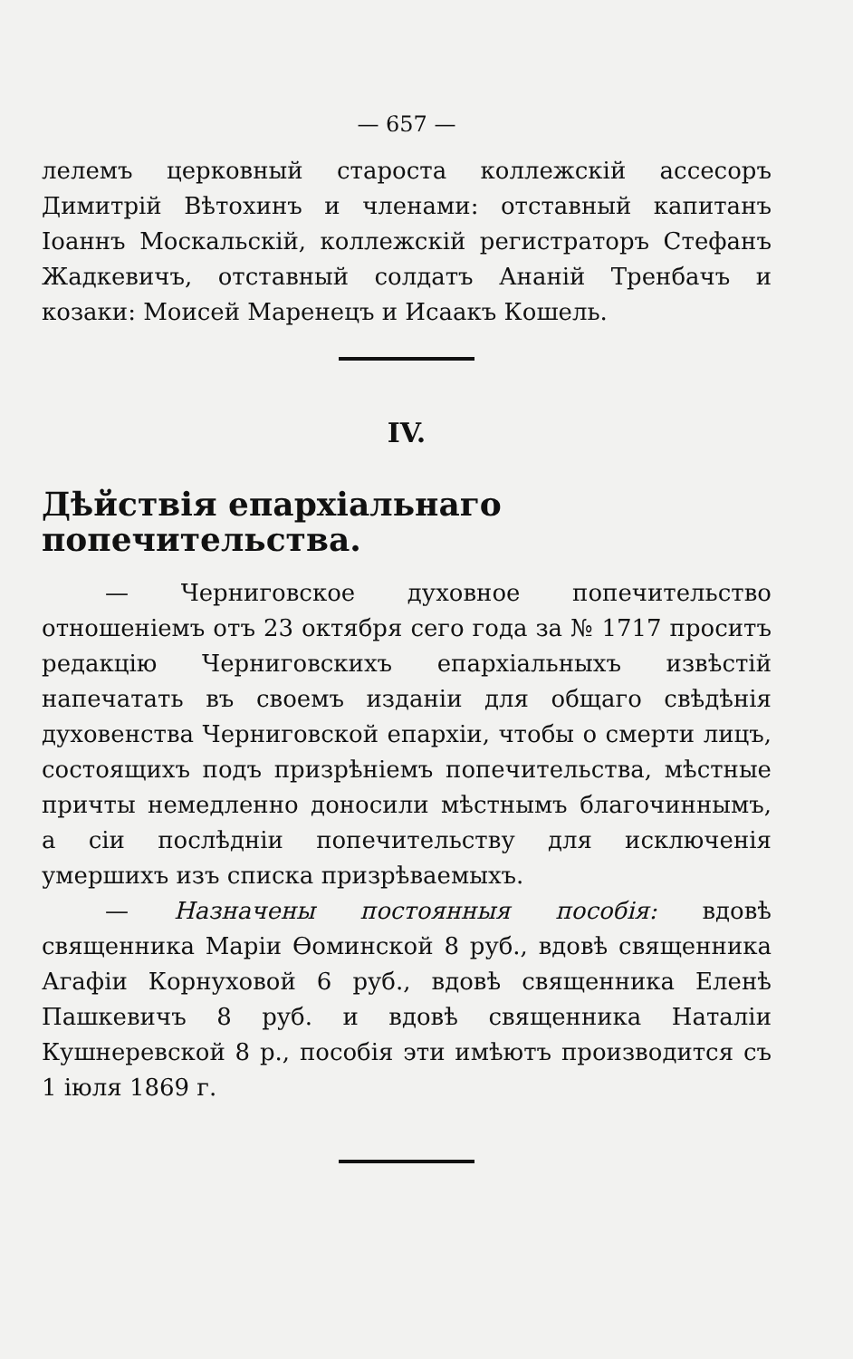— 657 —
лелемъ церковный староста коллежскій ассесоръ Димитрій Вѣтохинъ и членами: отставный капитанъ Іоаннъ Москальскій, коллежскій регистраторъ Стефанъ Жадкевичъ, отставный солдатъ Ананій Тренбачъ и козаки: Моисей Маренецъ и Исаакъ Кошель.
IV.
Дѣйствія епархіальнаго попечительства.
— Черниговское духовное попечительство отношеніемъ отъ 23 октября сего года за № 1717 проситъ редакцію Черниговскихъ епархіальныхъ извѣстій напечатать въ своемъ изданіи для общаго свѣдѣнія духовенства Черниговской епархіи, чтобы о смерти лицъ, состоящихъ подъ призрѣніемъ попечительства, мѣстные причты немедленно доносили мѣстнымъ благочиннымъ, а сіи послѣдніи попечительству для исключенія умершихъ изъ списка призрѣваемыхъ.
— Назначены постоянныя пособія: вдовѣ священника Маріи Ѳоминской 8 руб., вдовѣ священника Агафіи Корнуховой 6 руб., вдовѣ священника Еленѣ Пашкевичъ 8 руб. и вдовѣ священника Наталіи Кушнеревской 8 р., пособія эти имѣютъ производится съ 1 іюля 1869 г.